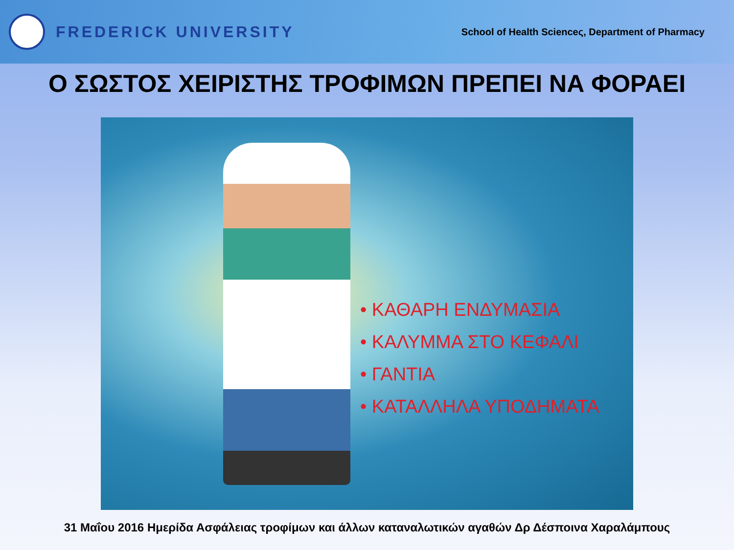FREDERICK UNIVERSITY
School of Health Scienceς, Department of Pharmacy
Ο ΣΩΣΤΟΣ ΧΕΙΡΙΣΤΗΣ ΤΡΟΦΙΜΩΝ ΠΡΕΠΕΙ ΝΑ ΦΟΡΑΕΙ
• ΚΑΘΑΡΗ ΕΝΔΥΜΑΣΙΑ
• ΚΑΛΥΜΜΑ ΣΤΟ ΚΕΦΑΛΙ
• ΓΑΝΤΙΑ
• ΚΑΤΑΛΛΗΛΑ ΥΠΟΔΗΜΑΤΑ
31 Μαΐου 2016 Ημερίδα Ασφάλειας τροφίμων και άλλων καταναλωτικών αγαθών Δρ Δέσποινα Χαραλάμπους